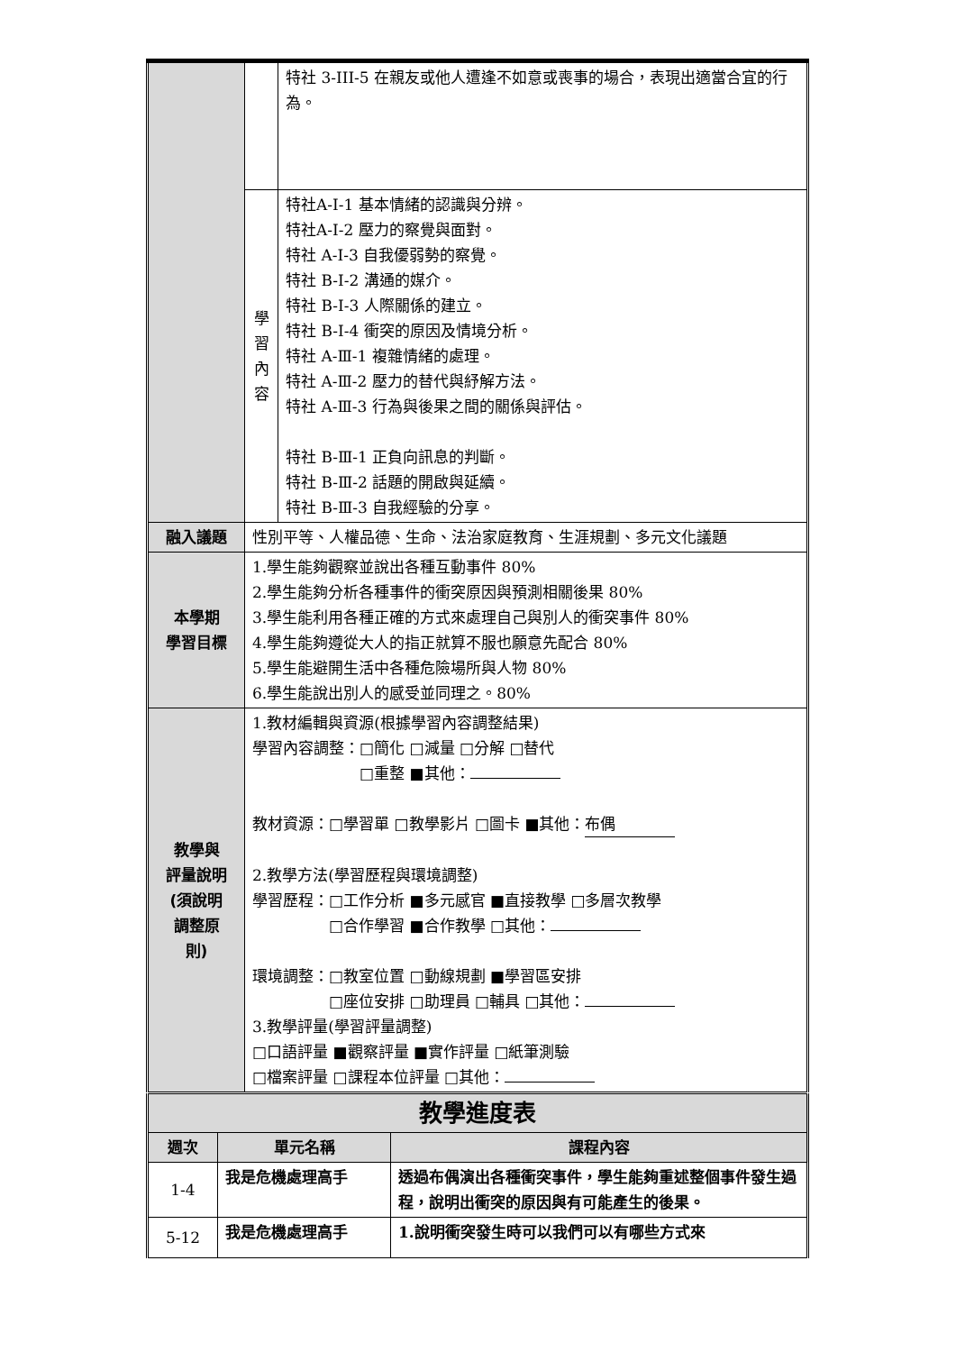| | | 特社 3-III-5 在親友或他人遭逢不如意或喪事的場合，表現出適當合宜的行為。 |
| | 學 習 內 容 | 特社A-Ⅰ-1 基本情緒的認識與分辨。 特社A-Ⅰ-2 壓力的察覺與面對。 特社 A-Ⅰ-3 自我優弱勢的察覺。 特社 B-Ⅰ-2 溝通的媒介。 特社 B-Ⅰ-3 人際關係的建立。 特社 B-Ⅰ-4 衝突的原因及情境分析。 特社 A-Ⅲ-1 複雜情緒的處理。 特社 A-Ⅲ-2 壓力的替代與紓解方法。 特社 A-Ⅲ-3 行為與後果之間的關係與評估。 特社 B-Ⅲ-1 正負向訊息的判斷。 特社 B-Ⅲ-2 話題的開啟與延續。 特社 B-Ⅲ-3 自我經驗的分享。 |
| 融入議題 | 性別平等、人權品德、生命、法治家庭教育、生涯規劃、多元文化議題 | |
| 本學期 學習目標 | 1.學生能夠觀察並說出各種互動事件 80% 2.學生能夠分析各種事件的衝突原因與預測相關後果 80% 3.學生能利用各種正確的方式來處理自己與別人的衝突事件 80% 4.學生能夠遵從大人的指正就算不服也願意先配合 80% 5.學生能避開生活中各種危險場所與人物 80% 6.學生能說出別人的感受並同理之。80% | |
| 教學與 評量說明 (須說明 調整原 則) | 1.教材編輯與資源(根據學習內容調整結果) 學習內容調整：□簡化 □減量 □分解 □替代 □重整 ■其他： 教材資源：□學習單 □教學影片 □圖卡 ■其他： 布偶 2.教學方法(學習歷程與環境調整) 學習歷程：□工作分析 ■多元感官 ■直接教學 □多層次教學 □合作學習 ■合作教學 □其他： 環境調整：□教室位置 □動線規劃 ■學習區安排 □座位安排 □助理員 □輔具 □其他： 3.教學評量(學習評量調整) □口語評量 ■觀察評量 ■實作評量 □紙筆測驗 □檔案評量 □課程本位評量 □其他： | |
| 教學進度表 | | |
| 週次 | 單元名稱 | 課程內容 |
| 1-4 | 我是危機處理高手 | 透過布偶演出各種衝突事件，學生能夠重述整個事件發生過程，說明出衝突的原因與有可能產生的後果。 |
| 5-12 | 我是危機處理高手 | 1.說明衝突發生時可以我們可以有哪些方式來 |